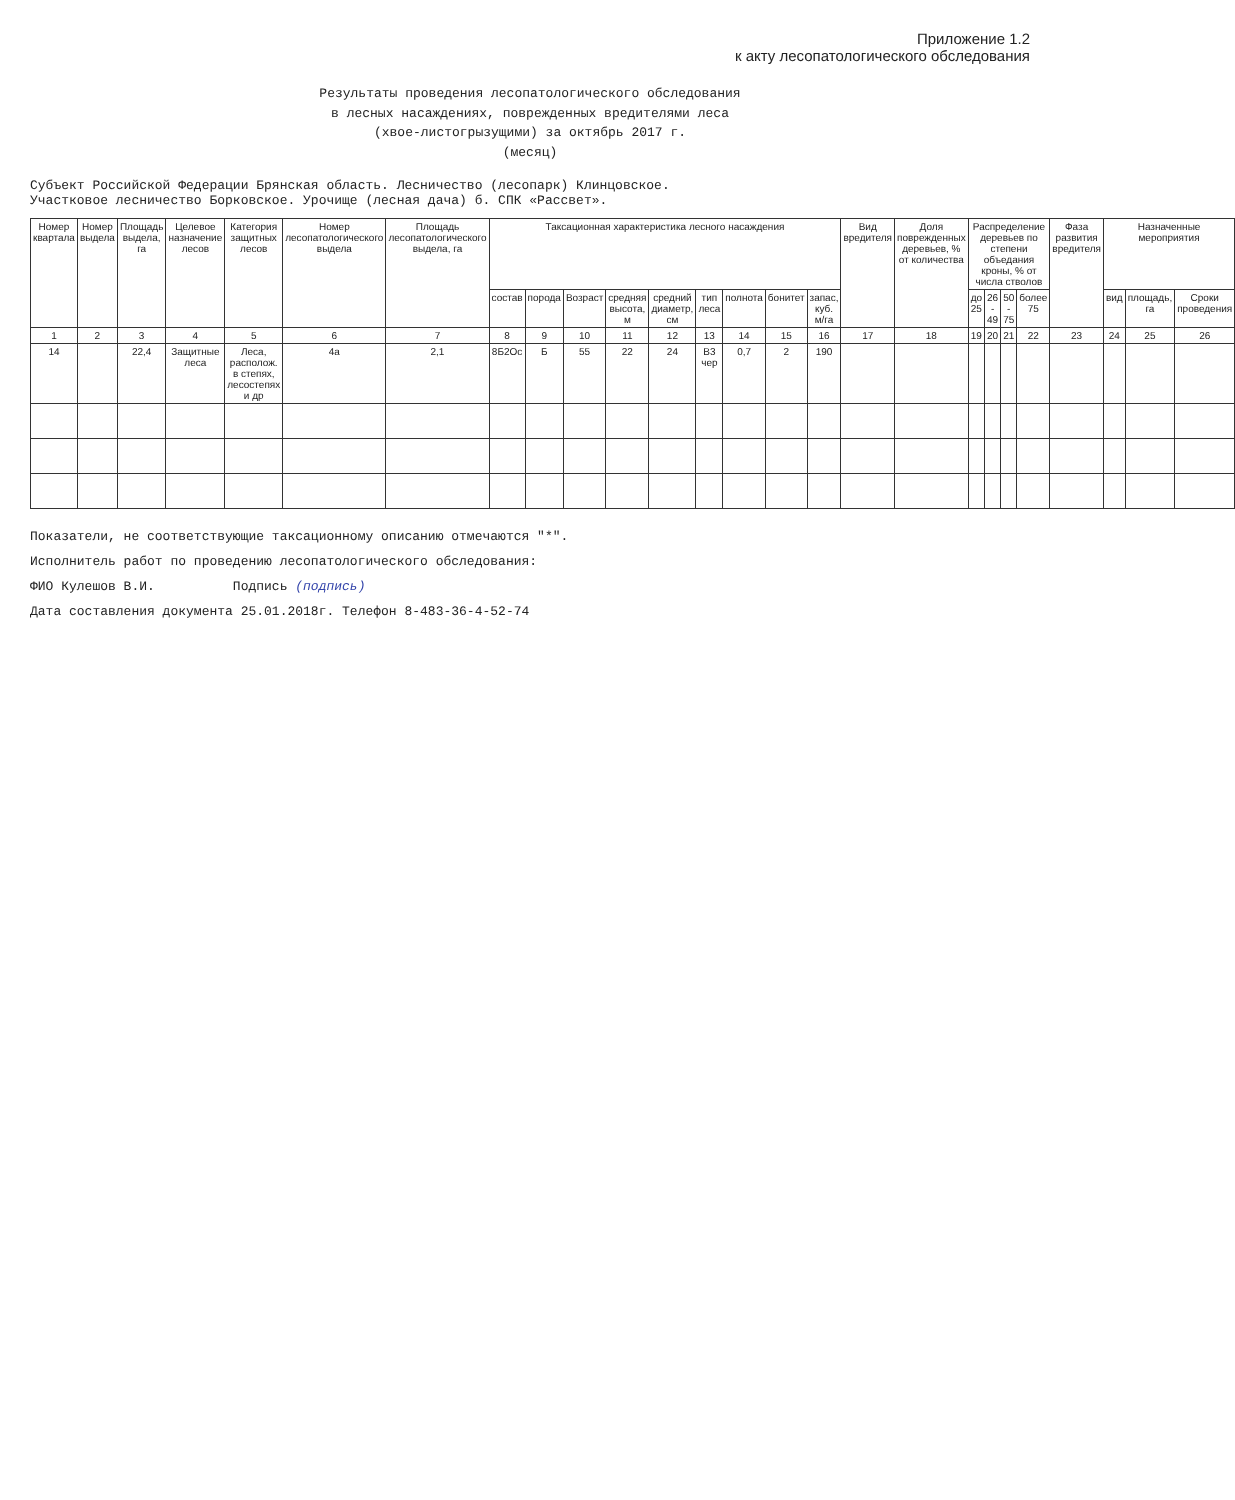Приложение 1.2
к акту лесопатологического обследования
Результаты проведения лесопатологического обследования
в лесных насаждениях, поврежденных вредителями леса
(хвое-листогрызущими) за октябрь 2017 г.
(месяц)
Субъект Российской Федерации Брянская область. Лесничество (лесопарк) Клинцовское.
Участковое лесничество Борковское. Урочище (лесная дача) б. СПК «Рассвет».
| Номер квартала | Номер выдела | Площадь выдела, га | Целевое назначение лесов | Категория защитных лесов | Номер лесопатологического выдела | Площадь лесопатологического выдела, га | Таксационная характеристика лесного насаждения | | | | | | | | | Вид вредителя | Доля поврежденных деревьев, % от количества | Распределение деревьев по степени объедания кроны, % от числа стволов | | | | Фаза развития вредителя | Назначенные мероприятия | | |
| --- | --- | --- | --- | --- | --- | --- | --- | --- | --- | --- | --- | --- | --- | --- | --- | --- | --- | --- | --- | --- | --- | --- | --- | --- | --- |
| | | | | | | | состав | порода | Возраст | средняя высота, м | средний диаметр, см | тип леса | полнота | бонитет | запас, куб. м/га | | | до 25 | 26 - 49 | 50 - 75 | более 75 | | вид | площадь, га | Сроки проведения |
| 1 | 2 | 3 | 4 | 5 | 6 | 7 | 8 | 9 | 10 | 11 | 12 | 13 | 14 | 15 | 16 | 17 | 18 | 19 | 20 | 21 | 22 | 23 | 24 | 25 | 26 |
| 14 | | 22,4 | Защитные леса | Леса, располож. в степях, лесостепях и др | 4а | 2,1 | 8Б2Ос | Б | 55 | 22 | 24 | В3 чер | 0,7 | 2 | 190 | | | | | | | | | | |
Показатели, не соответствующие таксационному описанию отмечаются "*".
Исполнитель работ по проведению лесопатологического обследования:
ФИО Кулешов В.И. Подпись (подпись)
Дата составления документа 25.01.2018г. Телефон 8-483-36-4-52-74